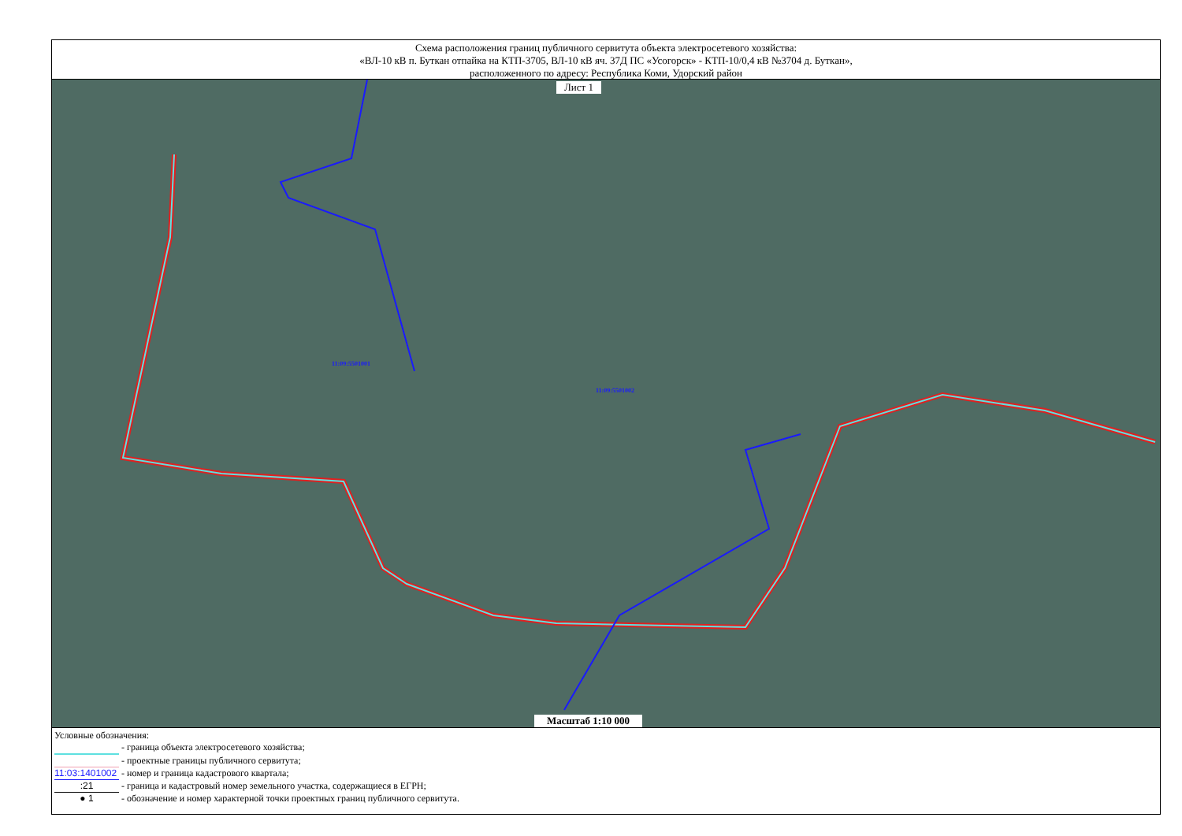Схема расположения границ публичного сервитута объекта электросетевого хозяйства:
«ВЛ-10 кВ п. Буткан отпайка на КТП-3705, ВЛ-10 кВ яч. 37Д ПС «Усогорск» - КТП-10/0,4 кВ №3704 д. Буткан»,
расположенного по адресу: Республика Коми, Удорский район
Лист 1
11:09:5501001
11:09:5501002
Масштаб 1:10 000
Условные обозначения:
- граница объекта электросетевого хозяйства;
- проектные границы публичного сервитута;
11:03:1401002 - номер и граница кадастрового квартала;
:21 - граница и кадастровый номер земельного участка, содержащиеся в ЕГРН;
● 1 - обозначение и номер характерной точки проектных границ публичного сервитута.